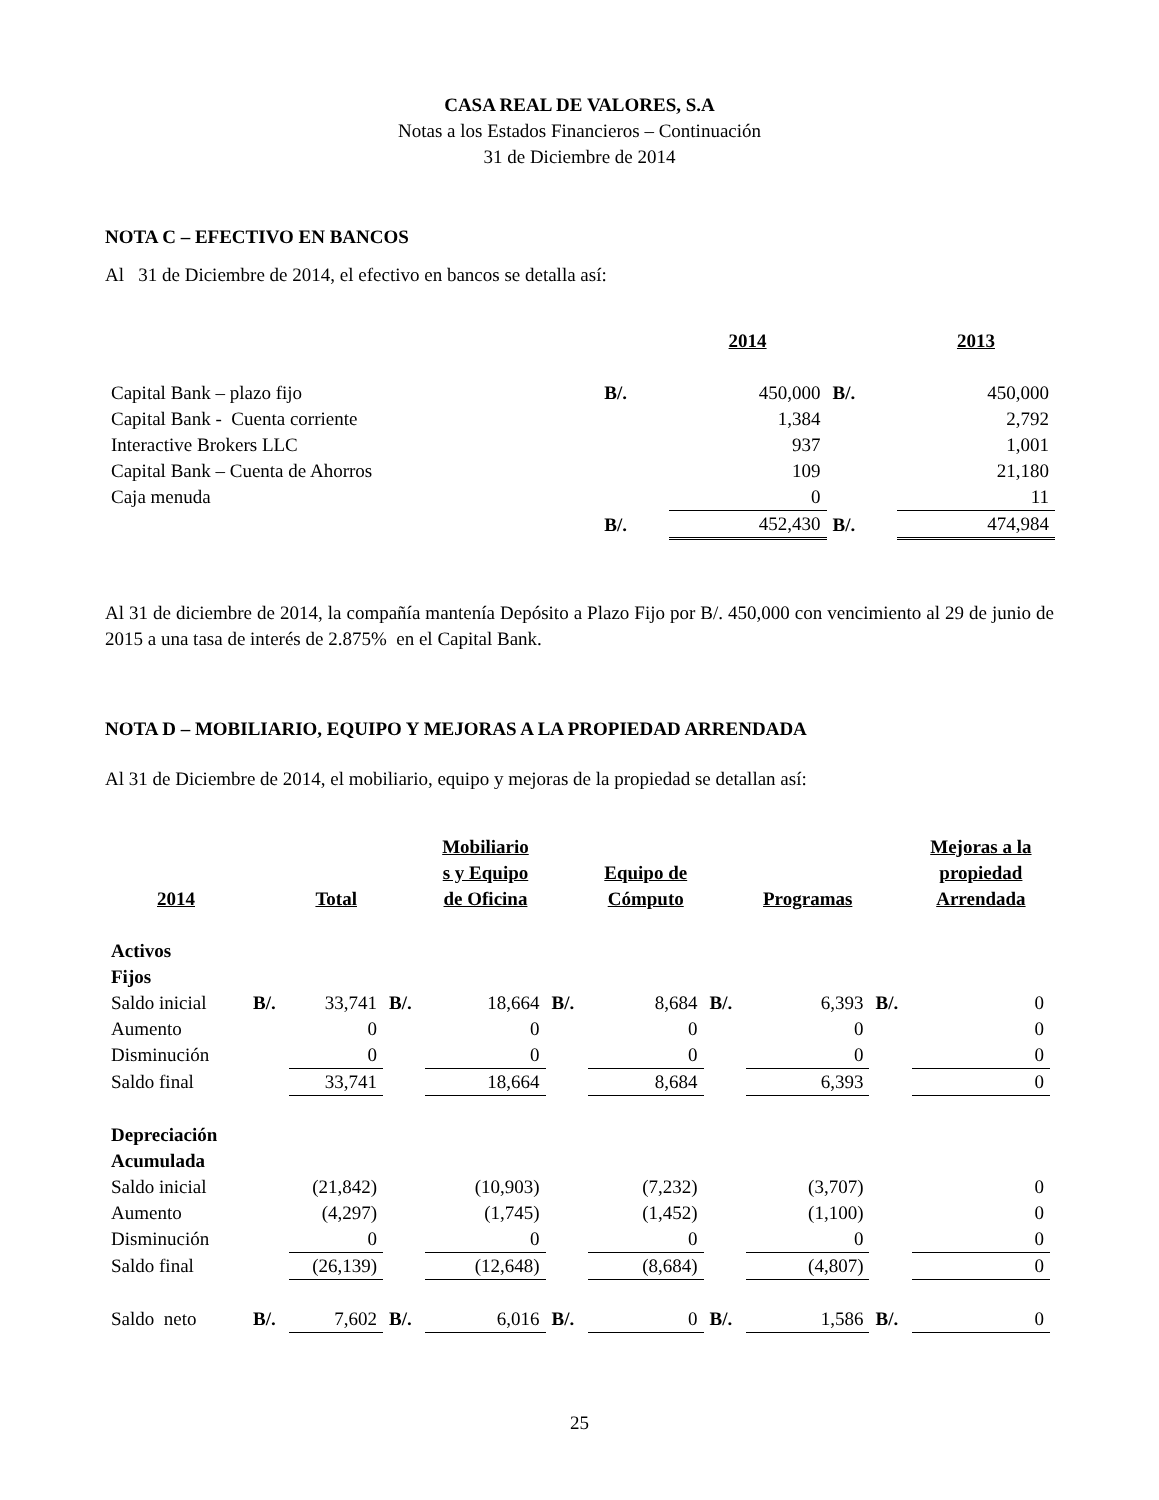CASA REAL DE VALORES, S.A
Notas a los Estados Financieros – Continuación
31 de Diciembre de 2014
NOTA C – EFECTIVO EN BANCOS
Al 31 de Diciembre de 2014, el efectivo en bancos se detalla así:
| | | 2014 | | 2013 |
| Capital Bank – plazo fijo | B/. | 450,000 | B/. | 450,000 |
| Capital Bank - Cuenta corriente | | 1,384 | | 2,792 |
| Interactive Brokers LLC | | 937 | | 1,001 |
| Capital Bank – Cuenta de Ahorros | | 109 | | 21,180 |
| Caja menuda | | 0 | | 11 |
| | B/. | 452,430 | B/. | 474,984 |
Al 31 de diciembre de 2014, la compañía mantenía Depósito a Plazo Fijo por B/. 450,000 con vencimiento al 29 de junio de 2015 a una tasa de interés de 2.875% en el Capital Bank.
NOTA D – MOBILIARIO, EQUIPO Y MEJORAS A LA PROPIEDAD ARRENDADA
Al 31 de Diciembre de 2014, el mobiliario, equipo y mejoras de la propiedad se detallan así:
| 2014 | | Total | | Mobiliario s y Equipo de Oficina | | Equipo de Cómputo | | Programas | | Mejoras a la propiedad Arrendada |
| Activos Fijos | | | | | | | | | | |
| Saldo inicial | B/. | 33,741 | B/. | 18,664 | B/. | 8,684 | B/. | 6,393 | B/. | 0 |
| Aumento | | 0 | | 0 | | 0 | | 0 | | 0 |
| Disminución | | 0 | | 0 | | 0 | | 0 | | 0 |
| Saldo final | | 33,741 | | 18,664 | | 8,684 | | 6,393 | | 0 |
| Depreciación Acumulada | | | | | | | | | | |
| Saldo inicial | | (21,842) | | (10,903) | | (7,232) | | (3,707) | | 0 |
| Aumento | | (4,297) | | (1,745) | | (1,452) | | (1,100) | | 0 |
| Disminución | | 0 | | 0 | | 0 | | 0 | | 0 |
| Saldo final | | (26,139) | | (12,648) | | (8,684) | | (4,807) | | 0 |
| Saldo neto | B/. | 7,602 | B/. | 6,016 | B/. | 0 | B/. | 1,586 | B/. | 0 |
25